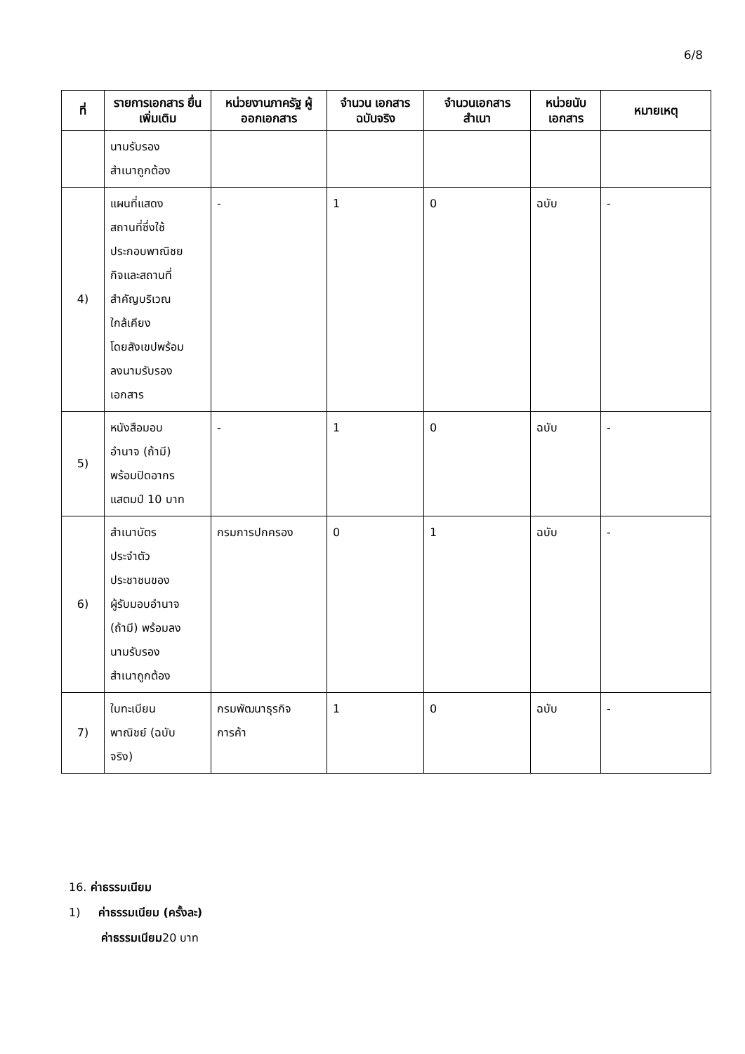6/8
| ที่ | รายการเอกสาร ยื่นเพิ่มเติม | หน่วยงานภาครัฐ ผู้ออกเอกสาร | จำนวน เอกสาร ฉบับจริง | จำนวนเอกสาร สำเนา | หน่วยนับ เอกสาร | หมายเหตุ |
| --- | --- | --- | --- | --- | --- | --- |
| | นามรับรอง สำเนาถูกต้อง | | | | | |
| 4) | แผนที่แสดง สถานที่ซึ่งใช้ ประกอบพาณิชย กิจและสถานที่ สำคัญบริเวณ ใกล้เคียง โดยสังเขปพร้อม ลงนามรับรอง เอกสาร | - | 1 | 0 | ฉบับ | - |
| 5) | หนังสือมอบ อำนาจ (ถ้ามี) พร้อมปิดอากร แสตมป์ 10 บาท | - | 1 | 0 | ฉบับ | - |
| 6) | สำเนาบัตร ประจำตัว ประชาชนของ ผู้รับมอบอำนาจ (ถ้ามี) พร้อมลง นามรับรอง สำเนาถูกต้อง | กรมการปกครอง | 0 | 1 | ฉบับ | - |
| 7) | ใบทะเบียน พาณิชย์ (ฉบับ จริง) | กรมพัฒนาธุรกิจ การค้า | 1 | 0 | ฉบับ | - |
16. ค่าธรรมเนียม
1) ค่าธรรมเนียม (ครั้งละ)
ค่าธรรมเนียม20 บาท